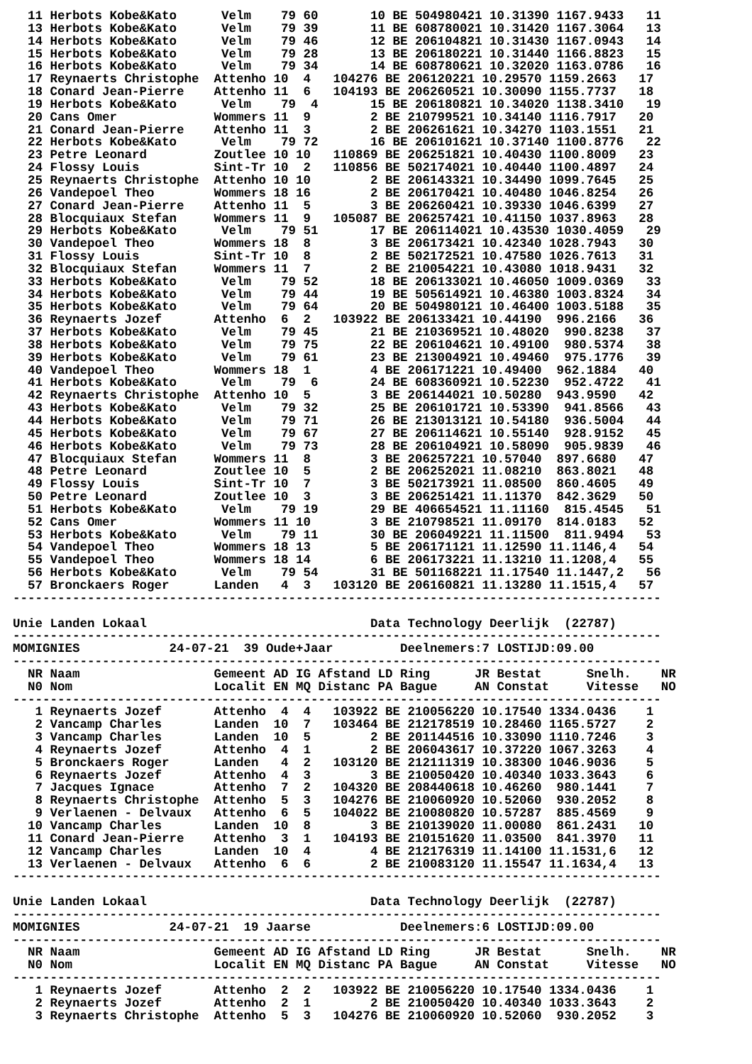11 Herbots Kobe&Kato      Velm    79 60       10 BE 504980421 10.31390 1167.9433   11
  13 Herbots Kobe&Kato      Velm    79 39       11 BE 608780021 10.31420 1167.3064   13
  14 Herbots Kobe&Kato      Velm    79 46       12 BE 206104821 10.31430 1167.0943   14
  15 Herbots Kobe&Kato      Velm    79 28       13 BE 206180221 10.31440 1166.8823   15
  16 Herbots Kobe&Kato      Velm    79 34       14 BE 608780621 10.32020 1163.0786   16
  17 Reynaerts Christophe  Attenho 10  4   104276 BE 206120221 10.29570 1159.2663   17
  18 Conard Jean-Pierre    Attenho 11  6   104193 BE 206260521 10.30090 1155.7737   18
  19 Herbots Kobe&Kato      Velm    79  4       15 BE 206180821 10.34020 1138.3410   19
  20 Cans Omer             Wommers 11  9        2 BE 210799521 10.34140 1116.7917   20
  21 Conard Jean-Pierre    Attenho 11  3        2 BE 206261621 10.34270 1103.1551   21
  22 Herbots Kobe&Kato      Velm    79 72       16 BE 206101621 10.37140 1100.8776   22
  23 Petre Leonard         Zoutlee 10 10   110869 BE 206251821 10.40430 1100.8009   23
  24 Flossy Louis          Sint-Tr 10  2   110856 BE 502174021 10.40440 1100.4897   24
  25 Reynaerts Christophe  Attenho 10 10        2 BE 206143321 10.34490 1099.7645   25
  26 Vandepoel Theo        Wommers 18 16        2 BE 206170421 10.40480 1046.8254   26
  27 Conard Jean-Pierre    Attenho 11  5        3 BE 206260421 10.39330 1046.6399   27
  28 Blocquiaux Stefan     Wommers 11  9   105087 BE 206257421 10.41150 1037.8963   28
  29 Herbots Kobe&Kato      Velm    79 51       17 BE 206114021 10.43530 1030.4059   29
  30 Vandepoel Theo        Wommers 18  8        3 BE 206173421 10.42340 1028.7943   30
  31 Flossy Louis          Sint-Tr 10  8        2 BE 502172521 10.47580 1026.7613   31
  32 Blocquiaux Stefan     Wommers 11  7        2 BE 210054221 10.43080 1018.9431   32
  33 Herbots Kobe&Kato      Velm    79 52       18 BE 206133021 10.46050 1009.0369   33
  34 Herbots Kobe&Kato      Velm    79 44       19 BE 505614921 10.46380 1003.8324   34
  35 Herbots Kobe&Kato      Velm    79 64       20 BE 504980121 10.46400 1003.5188   35
  36 Reynaerts Jozef       Attenho  6  2   103922 BE 206133421 10.44190  996.2166   36
  37 Herbots Kobe&Kato      Velm    79 45       21 BE 210369521 10.48020  990.8238   37
  38 Herbots Kobe&Kato      Velm    79 75       22 BE 206104621 10.49100  980.5374   38
  39 Herbots Kobe&Kato      Velm    79 61       23 BE 213004921 10.49460  975.1776   39
  40 Vandepoel Theo        Wommers 18  1        4 BE 206171221 10.49400  962.1884   40
  41 Herbots Kobe&Kato      Velm    79  6       24 BE 608360921 10.52230  952.4722   41
  42 Reynaerts Christophe  Attenho 10  5        3 BE 206144021 10.50280  943.9590   42
  43 Herbots Kobe&Kato      Velm    79 32       25 BE 206101721 10.53390  941.8566   43
  44 Herbots Kobe&Kato      Velm    79 71       26 BE 213013121 10.54180  936.5004   44
  45 Herbots Kobe&Kato      Velm    79 67       27 BE 206114621 10.55140  928.9152   45
  46 Herbots Kobe&Kato      Velm    79 73       28 BE 206104921 10.58090  905.9839   46
  47 Blocquiaux Stefan     Wommers 11  8        3 BE 206257221 10.57040  897.6680   47
  48 Petre Leonard         Zoutlee 10  5        2 BE 206252021 11.08210  863.8021   48
  49 Flossy Louis          Sint-Tr 10  7        3 BE 502173921 11.08500  860.4605   49
  50 Petre Leonard         Zoutlee 10  3        3 BE 206251421 11.11370  842.3629   50
  51 Herbots Kobe&Kato      Velm    79 19       29 BE 406654521 11.11160  815.4545   51
  52 Cans Omer             Wommers 11 10        3 BE 210798521 11.09170  814.0183   52
  53 Herbots Kobe&Kato      Velm    79 11       30 BE 206049221 11.11500  811.9494   53
  54 Vandepoel Theo        Wommers 18 13        5 BE 206171121 11.12590 11.1146,4   54
  55 Vandepoel Theo        Wommers 18 14        6 BE 206173221 11.13210 11.1208,4   55
  56 Herbots Kobe&Kato      Velm    79 54       31 BE 501168221 11.17540 11.1447,2   56
  57 Bronckaers Roger      Landen   4  3   103120 BE 206160821 11.13280 11.1515,4   57
---------------------------------------------------------------------------------------

Unie Landen Lokaal                              Data Technology Deerlijk  (22787)
---------------------------------------------------------------------------------------
MOMIGNIES            24-07-21  39 Oude+Jaar         Deelnemers:7 LOSTIJD:09.00
---------------------------------------------------------------------------------------
  NR Naam                  Gemeent AD IG Afstand LD Ring      JR Bestat      Snelh.    NR
  N0 Nom                   Localit EN MQ Distanc PA Bague     AN Constat     Vitesse   NO
---------------------------------------------------------------------------------------
   1 Reynaerts Jozef       Attenho  4  4   103922 BE 210056220 10.17540 1334.0436    1
   2 Vancamp Charles       Landen  10  7   103464 BE 212178519 10.28460 1165.5727    2
   3 Vancamp Charles       Landen  10  5        2 BE 201144516 10.33090 1110.7246    3
   4 Reynaerts Jozef       Attenho  4  1        2 BE 206043617 10.37220 1067.3263    4
   5 Bronckaers Roger      Landen   4  2   103120 BE 212111319 10.38300 1046.9036    5
   6 Reynaerts Jozef       Attenho  4  3        3 BE 210050420 10.40340 1033.3643    6
   7 Jacques Ignace        Attenho  7  2   104320 BE 208440618 10.46260  980.1441    7
   8 Reynaerts Christophe  Attenho  5  3   104276 BE 210060920 10.52060  930.2052    8
   9 Verlaenen - Delvaux   Attenho  6  5   104022 BE 210080820 10.57287  885.4569    9
  10 Vancamp Charles       Landen  10  8        3 BE 210139020 11.00080  861.2431   10
  11 Conard Jean-Pierre    Attenho  3  1   104193 BE 210151620 11.03500  841.3970   11
  12 Vancamp Charles       Landen  10  4        4 BE 212176319 11.14100 11.1531,6   12
  13 Verlaenen - Delvaux   Attenho  6  6        2 BE 210083120 11.15547 11.1634,4   13
---------------------------------------------------------------------------------------

Unie Landen Lokaal                              Data Technology Deerlijk  (22787)
---------------------------------------------------------------------------------------
MOMIGNIES            24-07-21  19 Jaarse            Deelnemers:6 LOSTIJD:09.00
---------------------------------------------------------------------------------------
  NR Naam                  Gemeent AD IG Afstand LD Ring      JR Bestat      Snelh.    NR
  N0 Nom                   Localit EN MQ Distanc PA Bague     AN Constat     Vitesse   NO
---------------------------------------------------------------------------------------
   1 Reynaerts Jozef       Attenho  2  2   103922 BE 210056220 10.17540 1334.0436    1
   2 Reynaerts Jozef       Attenho  2  1        2 BE 210050420 10.40340 1033.3643    2
   3 Reynaerts Christophe  Attenho  5  3   104276 BE 210060920 10.52060  930.2052    3